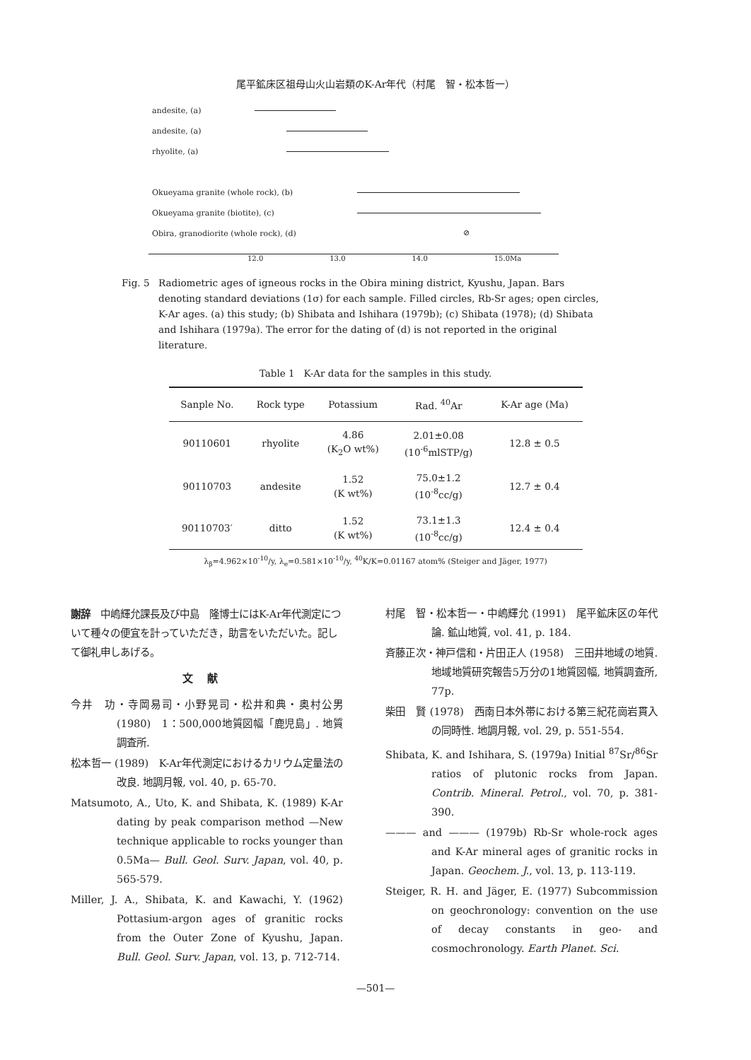尾平鉱床区祖母山火山岩類のK-Ar年代（村尾　智・松本哲一）
andesite, (a)
andesite, (a)
rhyolite, (a)
Okueyama granite (whole rock), (b)
Okueyama granite (biotite), (c)
Obira, granodiorite (whole rock), (d)
⊘
12.0 13.0 14.0 15.0Ma
Fig. 5 Radiometric ages of igneous rocks in the Obira mining district, Kyushu, Japan. Bars denoting standard deviations (1σ) for each sample. Filled circles, Rb-Sr ages; open circles, K-Ar ages. (a) this study; (b) Shibata and Ishihara (1979b); (c) Shibata (1978); (d) Shibata and Ishihara (1979a). The error for the dating of (d) is not reported in the original literature.
Table 1　K-Ar data for the samples in this study.
| Sanple No. | Rock type | Potassium | Rad. <sup>40</sup>Ar | K-Ar age (Ma) |
| --- | --- | --- | --- | --- |
| 90110601 | rhyolite | 4.86 (K<sub>2</sub>O wt%) | 2.01±0.08 (10<sup>-6</sup>mlSTP/g) | 12.8 ± 0.5 |
| 90110703 | andesite | 1.52 (K wt%) | 75.0±1.2 (10<sup>-8</sup>cc/g) | 12.7 ± 0.4 |
| 90110703′ | ditto | 1.52 (K wt%) | 73.1±1.3 (10<sup>-8</sup>cc/g) | 12.4 ± 0.4 |
λ<sub>β</sub>=4.962×10<sup>-10</sup>/y, λ<sub>e</sub>=0.581×10<sup>-10</sup>/y, <sup>40</sup>K/K=0.01167 atom% (Steiger and Jäger, 1977)
謝辞　中嶋輝允課長及び中島　隆博士にはK-Ar年代測定について種々の便宜を計っていただき，助言をいただいた。記して御礼申しあげる。
文献
今井　功・寺岡易司・小野晃司・松井和典・奥村公男 (1980)　1：500,000地質図幅「鹿児島」. 地質調査所.
松本哲一 (1989)　K-Ar年代測定におけるカリウム定量法の改良. 地調月報, vol. 40, p. 65-70.
Matsumoto, A., Uto, K. and Shibata, K. (1989) K-Ar dating by peak comparison method —New technique applicable to rocks younger than 0.5Ma— Bull. Geol. Surv. Japan, vol. 40, p. 565-579.
Miller, J. A., Shibata, K. and Kawachi, Y. (1962) Pottasium-argon ages of granitic rocks from the Outer Zone of Kyushu, Japan. Bull. Geol. Surv. Japan, vol. 13, p. 712-714.
村尾　智・松本哲一・中嶋輝允 (1991)　尾平鉱床区の年代論. 鉱山地質, vol. 41, p. 184.
斉藤正次・神戸信和・片田正人 (1958)　三田井地域の地質. 地域地質研究報告5万分の1地質図幅, 地質調査所, 77p.
柴田　賢 (1978)　西南日本外帯における第三紀花崗岩貫入の同時性. 地調月報, vol. 29, p. 551-554.
Shibata, K. and Ishihara, S. (1979a) Initial <sup>87</sup>Sr/<sup>86</sup>Sr ratios of plutonic rocks from Japan. Contrib. Mineral. Petrol., vol. 70, p. 381-390.
——— and ——— (1979b) Rb-Sr whole-rock ages and K-Ar mineral ages of granitic rocks in Japan. Geochem. J., vol. 13, p. 113-119.
Steiger, R. H. and Jäger, E. (1977) Subcommission on geochronology: convention on the use of decay constants in geo- and cosmochronology. Earth Planet. Sci.
—501—